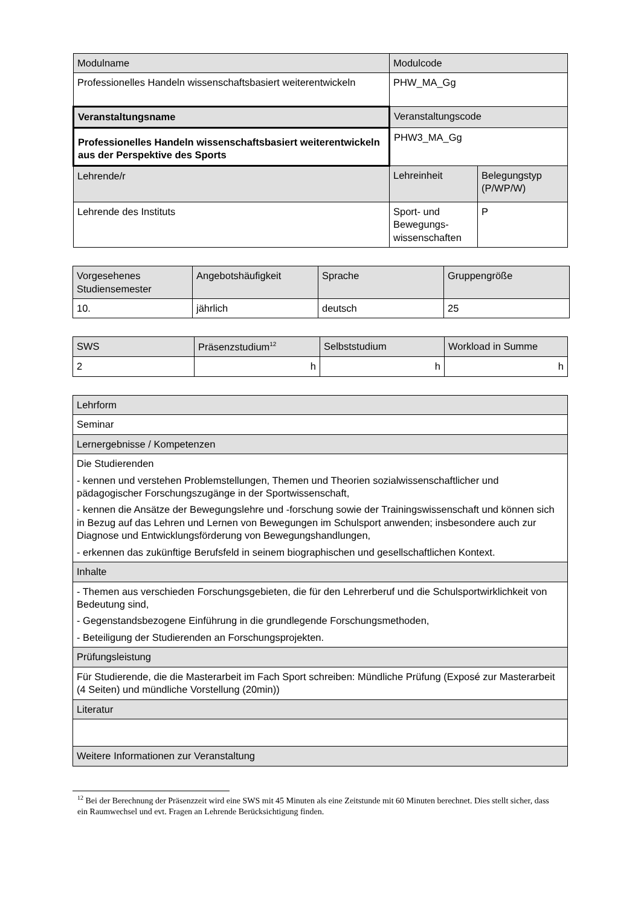| Modulname | Modulcode | |
| Professionelles Handeln wissenschaftsbasiert weiterentwickeln | PHW_MA_Gg | |
| Veranstaltungsname | Veranstaltungscode | |
| Professionelles Handeln wissenschaftsbasiert weiterentwickeln aus der Perspektive des Sports | PHW3_MA_Gg | |
| Lehrende/r | Lehreinheit | Belegungstyp (P/WP/W) |
| Lehrende des Instituts | Sport- und Bewegungs-wissenschaften | P |
| Vorgesehenes Studiensemester | Angebotshäufigkeit | Sprache | Gruppengröße |
| 10. | jährlich | deutsch | 25 |
| SWS | Präsenzstudium<sup>12</sup> | Selbststudium | Workload in Summe |
| 2 | h | h | h |
| Lehrform |
| Seminar |
| Lernergebnisse / Kompetenzen |
| Die Studierenden - kennen und verstehen Problemstellungen, Themen und Theorien sozialwissenschaftlicher und pädagogischer Forschungszugänge in der Sportwissenschaft, - kennen die Ansätze der Bewegungslehre und -forschung sowie der Trainingswissenschaft und können sich in Bezug auf das Lehren und Lernen von Bewegungen im Schulsport anwenden; insbesondere auch zur Diagnose und Entwicklungsförderung von Bewegungshandlungen, - erkennen das zukünftige Berufsfeld in seinem biographischen und gesellschaftlichen Kontext. |
| Inhalte |
| - Themen aus verschieden Forschungsgebieten, die für den Lehrerberuf und die Schulsportwirklichkeit von Bedeutung sind, - Gegenstandsbezogene Einführung in die grundlegende Forschungsmethoden, - Beteiligung der Studierenden an Forschungsprojekten. |
| Prüfungsleistung |
| Für Studierende, die die Masterarbeit im Fach Sport schreiben: Mündliche Prüfung (Exposé zur Masterarbeit (4 Seiten) und mündliche Vorstellung (20min)) |
| Literatur |
| Weitere Informationen zur Veranstaltung |
<sup>12</sup> Bei der Berechnung der Präsenzzeit wird eine SWS mit 45 Minuten als eine Zeitstunde mit 60 Minuten berechnet. Dies stellt sicher, dass ein Raumwechsel und evt. Fragen an Lehrende Berücksichtigung finden.